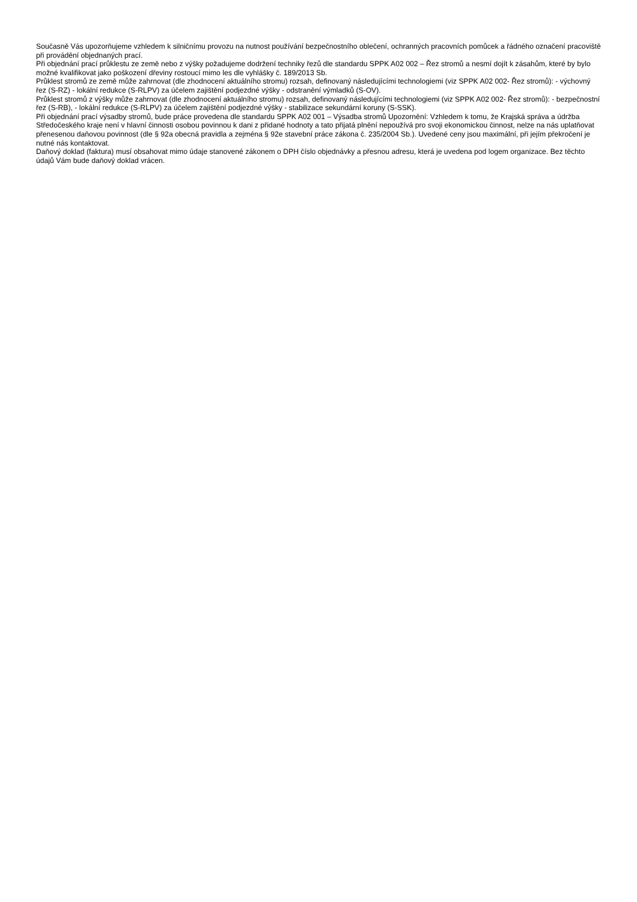Současně Vás upozorňujeme vzhledem k silničnímu provozu na nutnost používání bezpečnostního oblečení, ochranných pracovních pomůcek a řádného označení pracoviště při provádění objednaných prací.
Při objednání prací průklestu ze země nebo z výšky požadujeme dodržení techniky řezů dle standardu SPPK A02 002 – Řez stromů a nesmí dojít k zásahům, které by bylo možné kvalifikovat jako poškození dřeviny rostoucí mimo les dle vyhlášky č. 189/2013 Sb.
Průklest stromů ze země může zahrnovat (dle zhodnocení aktuálního stromu) rozsah, definovaný následujícími technologiemi (viz SPPK A02 002- Řez stromů): - výchovný řez (S-RZ) - lokální redukce (S-RLPV) za účelem zajištění podjezdné výšky - odstranění výmladků (S-OV).
Průklest stromů z výšky může zahrnovat (dle zhodnocení aktuálního stromu) rozsah, definovaný následujícími technologiemi (viz SPPK A02 002- Řez stromů): - bezpečnostní řez (S-RB), - lokální redukce (S-RLPV) za účelem zajištění podjezdné výšky - stabilizace sekundární koruny (S-SSK).
Při objednání prací výsadby stromů, bude práce provedena dle standardu SPPK A02 001 – Výsadba stromů Upozornění: Vzhledem k tomu, že Krajská správa a údržba Středočeského kraje není v hlavní činnosti osobou povinnou k dani z přidané hodnoty a tato přijatá plnění nepoužívá pro svoji ekonomickou činnost, nelze na nás uplatňovat přenesenou daňovou povinnost (dle § 92a obecná pravidla a zejména § 92e stavební práce zákona č. 235/2004 Sb.). Uvedené ceny jsou maximální, při jejím překročení je nutné nás kontaktovat.
Daňový doklad (faktura) musí obsahovat mimo údaje stanovené zákonem o DPH číslo objednávky a přesnou adresu, která je uvedena pod logem organizace. Bez těchto údajů Vám bude daňový doklad vrácen.